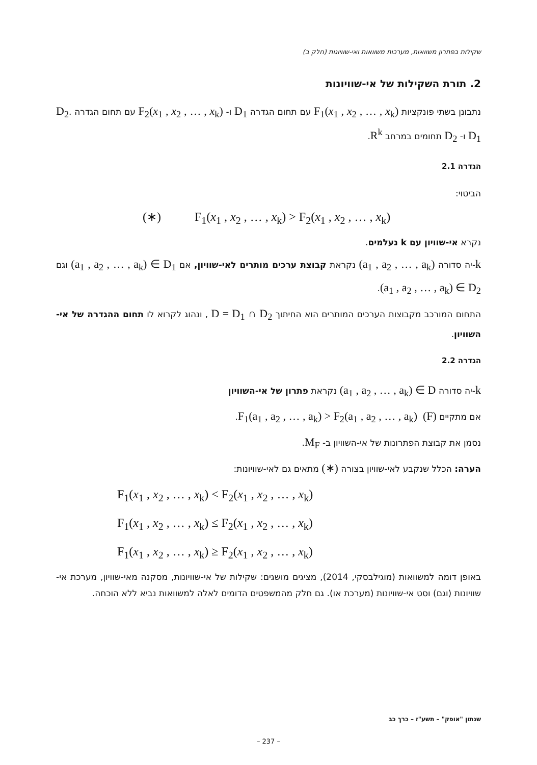שקילות בפתרון משוואות, מערכות משוואות ואי-שוויונות (חלק ב)
2. תורת השקילות של אי-שוויונות
נתבונן בשתי פונקציות F<sub>1</sub>(x<sub>1</sub> , x<sub>2</sub> , … , x<sub>k</sub>) עם תחום הגדרה D<sub>1</sub> ו- F<sub>2</sub>(x<sub>1</sub> , x<sub>2</sub> , … , x<sub>k</sub>) עם תחום הגדרה D<sub>2</sub>. D<sub>1</sub> ו- D<sub>2</sub> תחומים במרחב R<sup>k</sup>.
הגדרה 2.1
הביטוי:
(∗) F<sub>1</sub>(x<sub>1</sub> , x<sub>2</sub> , … , x<sub>k</sub>) > F<sub>2</sub>(x<sub>1</sub> , x<sub>2</sub> , … , x<sub>k</sub>)
נקרא אי-שוויון עם k נעלמים.
k-יה סדורה (a<sub>1</sub> , a<sub>2</sub> , … , a<sub>k</sub>) נקראת קבוצת ערכים מותרים לאי-שוויון, אם (a<sub>1</sub> , a<sub>2</sub> , … , a<sub>k</sub>) ∈ D<sub>1</sub> וגם (a<sub>1</sub> , a<sub>2</sub> , … , a<sub>k</sub>) ∈ D<sub>2</sub>.
התחום המורכב מקבוצות הערכים המותרים הוא החיתוך D = D<sub>1</sub> ∩ D<sub>2</sub> , ונהוג לקרוא לו תחום ההגדרה של אי-השוויון.
הגדרה 2.2
k-יה סדורה (a<sub>1</sub> , a<sub>2</sub> , … , a<sub>k</sub>) ∈ D נקראת פתרון של אי-השוויון
אם מתקיים F<sub>1</sub>(a<sub>1</sub> , a<sub>2</sub> , … , a<sub>k</sub>) > F<sub>2</sub>(a<sub>1</sub> , a<sub>2</sub> , … , a<sub>k</sub>) (F).
נסמן את קבוצת הפתרונות של אי-השוויון ב- M<sub>F</sub>.
הערה: הכלל שנקבע לאי-שוויון בצורה (∗) מתאים גם לאי-שוויונות:
F<sub>1</sub>(x<sub>1</sub> , x<sub>2</sub> , … , x<sub>k</sub>) < F<sub>2</sub>(x<sub>1</sub> , x<sub>2</sub> , … , x<sub>k</sub>)
F<sub>1</sub>(x<sub>1</sub> , x<sub>2</sub> , … , x<sub>k</sub>) ≤ F<sub>2</sub>(x<sub>1</sub> , x<sub>2</sub> , … , x<sub>k</sub>)
F<sub>1</sub>(x<sub>1</sub> , x<sub>2</sub> , … , x<sub>k</sub>) ≥ F<sub>2</sub>(x<sub>1</sub> , x<sub>2</sub> , … , x<sub>k</sub>)
באופן דומה למשוואות (מוגילבסקי, 2014), מציגים מושגים: שקילות של אי-שוויונות, מסקנה מאי-שוויון, מערכת אי-שוויונות (וגם) וסט אי-שוויונות (מערכת או). גם חלק מהמשפטים הדומים לאלה למשוואות נביא ללא הוכחה.
שנתון "אופק" – תשע"ז – כרך כב
– 237 –